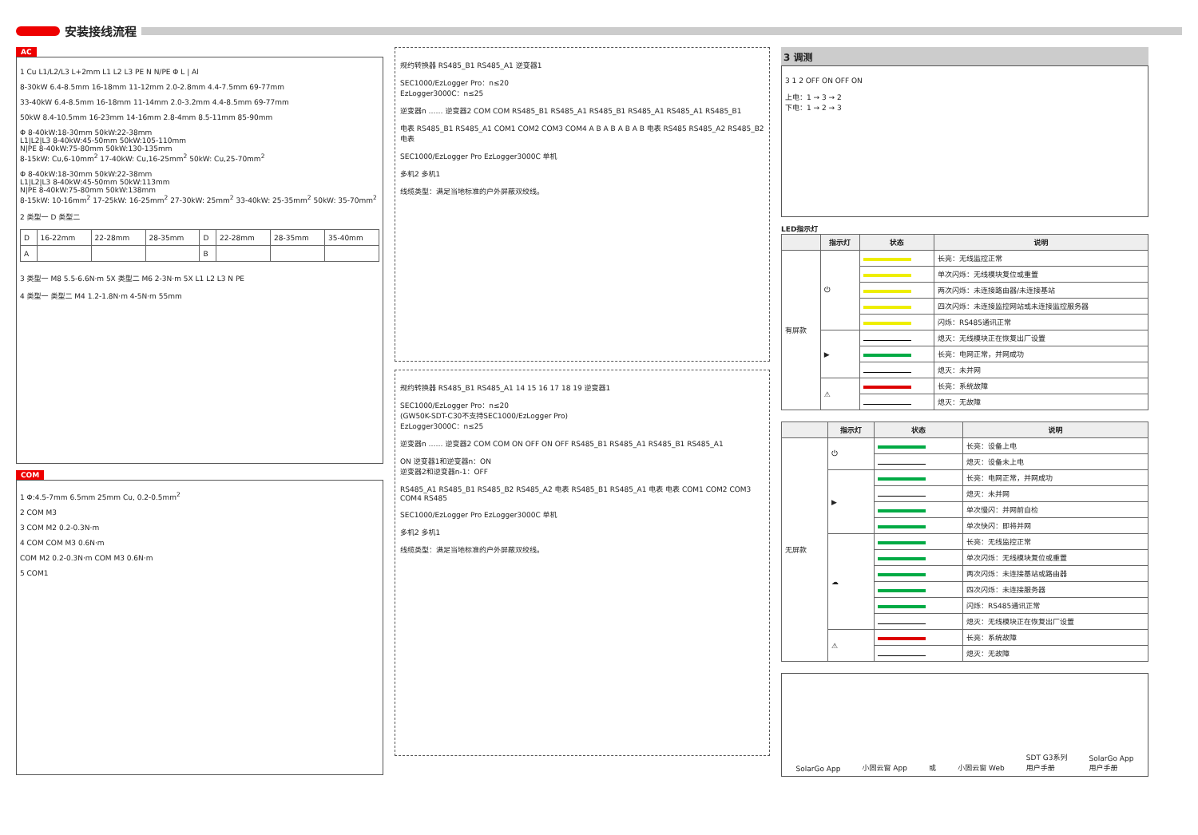安装接线流程
AC
1 Cu L1/L2/L3 L+2mm L1 L2 L3 PE N N/PE Φ L | Al
8-30kW 6.4-8.5mm 16-18mm 11-12mm 2.0-2.8mm 4.4-7.5mm 69-77mm
33-40kW 6.4-8.5mm 16-18mm 11-14mm 2.0-3.2mm 4.4-8.5mm 69-77mm
50kW 8.4-10.5mm 16-23mm 14-16mm 2.8-4mm 8.5-11mm 85-90mm
Φ 8-40kW:18-30mm 50kW:22-38mm
L1|L2|L3 8-40kW:45-50mm 50kW:105-110mm
N|PE 8-40kW:75-80mm 50kW:130-135mm
8-15kW: Cu,6-10mm<sup>2</sup> 17-40kW: Cu,16-25mm<sup>2</sup> 50kW: Cu,25-70mm<sup>2</sup>
Φ 8-40kW:18-30mm 50kW:22-38mm
L1|L2|L3 8-40kW:45-50mm 50kW:113mm
N|PE 8-40kW:75-80mm 50kW:138mm
8-15kW: 10-16mm<sup>2</sup> 17-25kW: 16-25mm<sup>2</sup> 27-30kW: 25mm<sup>2</sup> 33-40kW: 25-35mm<sup>2</sup> 50kW: 35-70mm<sup>2</sup>
2 类型一 D 类型二
| D | 16-22mm | 22-28mm | 28-35mm | D | 22-28mm | 28-35mm | 35-40mm |
| A | | | | B | | | |
3 类型一 M8 5.5-6.6N·m 5X 类型二 M6 2-3N·m 5X L1 L2 L3 N PE
4 类型一 类型二 M4 1.2-1.8N·m 4-5N·m 55mm
COM
1 Φ:4.5-7mm 6.5mm 25mm Cu, 0.2-0.5mm<sup>2</sup>
2 COM M3
3 COM M2 0.2-0.3N·m
4 COM COM M3 0.6N·m
COM M2 0.2-0.3N·m COM M3 0.6N·m
5 COM1
规约转换器 RS485_B1 RS485_A1 逆变器1
SEC1000/EzLogger Pro：n≤20
EzLogger3000C：n≤25
逆变器n …… 逆变器2 COM COM RS485_B1 RS485_A1 RS485_B1 RS485_A1 RS485_A1 RS485_B1
电表 RS485_B1 RS485_A1 COM1 COM2 COM3 COM4 A B A B A B A B 电表 RS485 RS485_A2 RS485_B2 电表
SEC1000/EzLogger Pro EzLogger3000C 单机
多机2 多机1
线缆类型：满足当地标准的户外屏蔽双绞线。
规约转换器 RS485_B1 RS485_A1 14 15 16 17 18 19 逆变器1
SEC1000/EzLogger Pro：n≤20
(GW50K-SDT-C30不支持SEC1000/EzLogger Pro)
EzLogger3000C：n≤25
逆变器n …… 逆变器2 COM COM ON OFF ON OFF RS485_B1 RS485_A1 RS485_B1 RS485_A1
ON 逆变器1和逆变器n：ON
逆变器2和逆变器n-1：OFF
RS485_A1 RS485_B1 RS485_B2 RS485_A2 电表 RS485_B1 RS485_A1 电表 电表 COM1 COM2 COM3 COM4 RS485
SEC1000/EzLogger Pro EzLogger3000C 单机
多机2 多机1
线缆类型：满足当地标准的户外屏蔽双绞线。
3 调测
3 1 2 OFF ON OFF ON
上电：1 → 3 → 2
下电：1 → 2 → 3
LED指示灯
| | 指示灯 | 状态 | 说明 |
| --- | --- | --- | --- |
| 有屏款 | ⏻ | | 长亮：无线监控正常 |
| | | | 单次闪烁：无线模块复位或重置 |
| | | | 两次闪烁：未连接路由器/未连接基站 |
| | | | 四次闪烁：未连接监控网站或未连接监控服务器 |
| | | | 闪烁：RS485通讯正常 |
| | ▶ | | 熄灭：无线模块正在恢复出厂设置 |
| | | | 长亮：电网正常，并网成功 |
| | | | 熄灭：未并网 |
| | ⚠ | | 长亮：系统故障 |
| | | | 熄灭：无故障 |
| | 指示灯 | 状态 | 说明 |
| --- | --- | --- | --- |
| 无屏款 | ⏻ | | 长亮：设备上电 |
| | | | 熄灭：设备未上电 |
| | ▶ | | 长亮：电网正常，并网成功 |
| | | | 熄灭：未并网 |
| | | | 单次慢闪：并网前自检 |
| | | | 单次快闪：即将并网 |
| | ☁ | | 长亮：无线监控正常 |
| | | | 单次闪烁：无线模块复位或重置 |
| | | | 两次闪烁：未连接基站或路由器 |
| | | | 四次闪烁：未连接服务器 |
| | | | 闪烁：RS485通讯正常 |
| | | | 熄灭：无线模块正在恢复出厂设置 |
| | ⚠ | | 长亮：系统故障 |
| | | | 熄灭：无故障 |
SolarGo App 小固云窗 App 或 小固云窗 Web SDT G3系列
用户手册 SolarGo App
用户手册